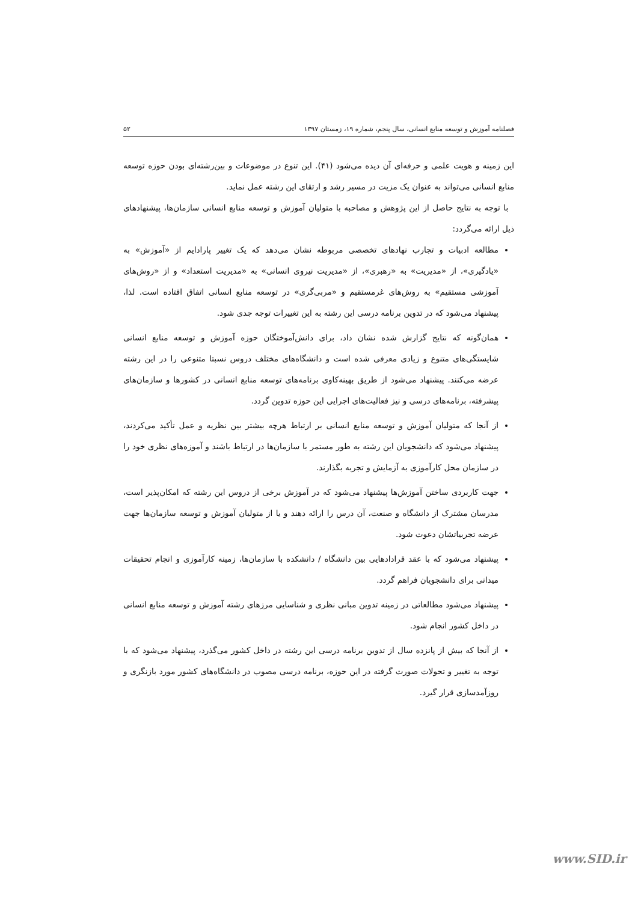فصلنامه آموزش و توسعه منابع انسانی، سال پنجم، شماره ۱۹، زمستان ۱۳۹۷ ۵۲
این زمینه و هویت علمی و حرفه‌ای آن دیده می‌شود (۴۱). این تنوع در موضوعات و بین‌رشته‌ای بودن حوزه توسعه منابع انسانی می‌تواند به عنوان یک مزیت در مسیر رشد و ارتقای این رشته عمل نماید.
با توجه به نتایج حاصل از این پژوهش و مصاحبه با متولیان آموزش و توسعه منابع انسانی سازمان‌ها، پیشنهادهای ذیل ارائه می‌گردد:
مطالعه ادبیات و تجارب نهادهای تخصصی مربوطه نشان می‌دهد که یک تغییر پارادایم از «آموزش» به «یادگیری»، از «مدیریت» به «رهبری»، از «مدیریت نیروی انسانی» به «مدیریت استعداد» و از «روش‌های آموزشی مستقیم» به روش‌های غرمستقیم و «مربی‌گری» در توسعه منابع انسانی اتفاق افتاده است. لذا، پیشنهاد می‌شود که در تدوین برنامه درسی این رشته به این تغییرات توجه جدی شود.
همان‌گونه که نتایج گزارش شده نشان داد، برای دانش‌آموختگان حوزه آموزش و توسعه منابع انسانی شایستگی‌های متنوع و زیادی معرفی شده است و دانشگاه‌های مختلف دروس نسبتا متنوعی را در این رشته عرضه می‌کنند. پیشنهاد می‌شود از طریق بهینه‌کاوی برنامه‌های توسعه منابع انسانی در کشورها و سازمان‌های پیشرفته، برنامه‌های درسی و نیز فعالیت‌های اجرایی این حوزه تدوین گردد.
از آنجا که متولیان آموزش و توسعه منابع انسانی بر ارتباط هرچه بیشتر بین نظریه و عمل تأکید می‌کردند، پیشنهاد می‌شود که دانشجویان این رشته به طور مستمر با سازمان‌ها در ارتباط باشند و آموزه‌های نظری خود را در سازمان محل کارآموزی به آزمایش و تجربه بگذارند.
جهت کاربردی ساختن آموزش‌ها پیشنهاد می‌شود که در آموزش برخی از دروس این رشته که امکان‌پذیر است، مدرسان مشترک از دانشگاه و صنعت، آن درس را ارائه دهند و یا از متولیان آموزش و توسعه سازمان‌ها جهت عرضه تجربیاتشان دعوت شود.
پیشنهاد می‌شود که با عقد قرادادهایی بین دانشگاه / دانشکده با سازمان‌ها، زمینه کارآموزی و انجام تحقیقات میدانی برای دانشجویان فراهم گردد.
پیشنهاد می‌شود مطالعاتی در زمینه تدوین مبانی نظری و شناسایی مرزهای رشته آموزش و توسعه منابع انسانی در داخل کشور انجام شود.
از آنجا که بیش از پانزده سال از تدوین برنامه درسی این رشته در داخل کشور می‌گذرد، پیشنهاد می‌شود که با توجه به تغییر و تحولات صورت گرفته در این حوزه، برنامه درسی مصوب در دانشگاه‌های کشور مورد بازنگری و روزآمدسازی قرار گیرد.
www.SID.ir